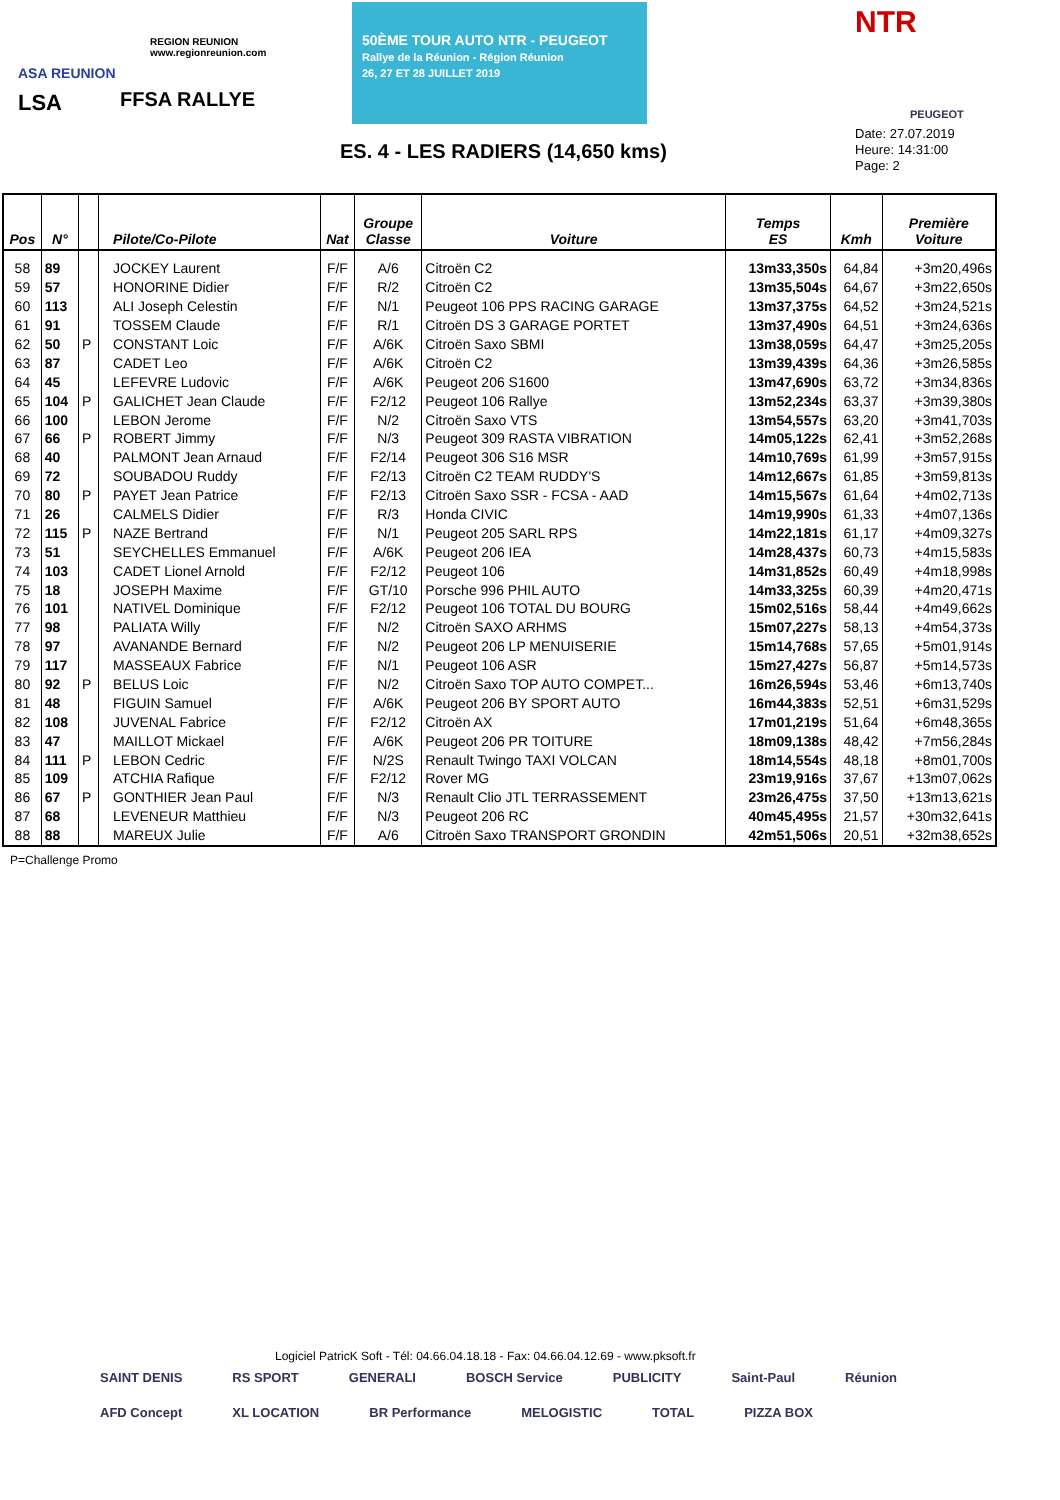ASA REUNION
LSA
REGION REUNION
www.regionreunion.com
FFSA RALLYE
50ÈME TOUR AUTO NTR - PEUGEOT
Rallye de la Réunion - Région Réunion
26, 27 ET 28 JUILLET 2019
NTR
PEUGEOT
ES. 4 - LES RADIERS (14,650 kms)
Date: 27.07.2019
Heure: 14:31:00
Page: 2
| Pos | N° | | Pilote/Co-Pilote | Nat | Groupe Classe | Voiture | Temps ES | Kmh | Première Voiture |
| --- | --- | --- | --- | --- | --- | --- | --- | --- | --- |
| 58 | 89 | | JOCKEY Laurent | F/F | A/6 | Citroën C2 | 13m33,350s | 64,84 | +3m20,496s |
| 59 | 57 | | HONORINE Didier | F/F | R/2 | Citroën C2 | 13m35,504s | 64,67 | +3m22,650s |
| 60 | 113 | | ALI Joseph Celestin | F/F | N/1 | Peugeot 106 PPS RACING GARAGE | 13m37,375s | 64,52 | +3m24,521s |
| 61 | 91 | | TOSSEM Claude | F/F | R/1 | Citroën DS 3 GARAGE PORTET | 13m37,490s | 64,51 | +3m24,636s |
| 62 | 50 | P | CONSTANT Loic | F/F | A/6K | Citroën Saxo SBMI | 13m38,059s | 64,47 | +3m25,205s |
| 63 | 87 | | CADET Leo | F/F | A/6K | Citroën C2 | 13m39,439s | 64,36 | +3m26,585s |
| 64 | 45 | | LEFEVRE Ludovic | F/F | A/6K | Peugeot 206 S1600 | 13m47,690s | 63,72 | +3m34,836s |
| 65 | 104 | P | GALICHET Jean Claude | F/F | F2/12 | Peugeot 106 Rallye | 13m52,234s | 63,37 | +3m39,380s |
| 66 | 100 | | LEBON Jerome | F/F | N/2 | Citroën Saxo VTS | 13m54,557s | 63,20 | +3m41,703s |
| 67 | 66 | P | ROBERT Jimmy | F/F | N/3 | Peugeot 309 RASTA VIBRATION | 14m05,122s | 62,41 | +3m52,268s |
| 68 | 40 | | PALMONT Jean Arnaud | F/F | F2/14 | Peugeot 306 S16 MSR | 14m10,769s | 61,99 | +3m57,915s |
| 69 | 72 | | SOUBADOU Ruddy | F/F | F2/13 | Citroën C2 TEAM RUDDY'S | 14m12,667s | 61,85 | +3m59,813s |
| 70 | 80 | P | PAYET Jean Patrice | F/F | F2/13 | Citroën Saxo SSR - FCSA - AAD | 14m15,567s | 61,64 | +4m02,713s |
| 71 | 26 | | CALMELS Didier | F/F | R/3 | Honda CIVIC | 14m19,990s | 61,33 | +4m07,136s |
| 72 | 115 | P | NAZE Bertrand | F/F | N/1 | Peugeot 205 SARL RPS | 14m22,181s | 61,17 | +4m09,327s |
| 73 | 51 | | SEYCHELLES Emmanuel | F/F | A/6K | Peugeot 206 IEA | 14m28,437s | 60,73 | +4m15,583s |
| 74 | 103 | | CADET Lionel Arnold | F/F | F2/12 | Peugeot 106 | 14m31,852s | 60,49 | +4m18,998s |
| 75 | 18 | | JOSEPH Maxime | F/F | GT/10 | Porsche 996 PHIL AUTO | 14m33,325s | 60,39 | +4m20,471s |
| 76 | 101 | | NATIVEL Dominique | F/F | F2/12 | Peugeot 106 TOTAL DU BOURG | 15m02,516s | 58,44 | +4m49,662s |
| 77 | 98 | | PALIATA Willy | F/F | N/2 | Citroën SAXO ARHMS | 15m07,227s | 58,13 | +4m54,373s |
| 78 | 97 | | AVANANDE Bernard | F/F | N/2 | Peugeot 206 LP MENUISERIE | 15m14,768s | 57,65 | +5m01,914s |
| 79 | 117 | | MASSEAUX Fabrice | F/F | N/1 | Peugeot 106 ASR | 15m27,427s | 56,87 | +5m14,573s |
| 80 | 92 | P | BELUS Loic | F/F | N/2 | Citroën Saxo TOP AUTO COMPET... | 16m26,594s | 53,46 | +6m13,740s |
| 81 | 48 | | FIGUIN Samuel | F/F | A/6K | Peugeot 206 BY SPORT AUTO | 16m44,383s | 52,51 | +6m31,529s |
| 82 | 108 | | JUVENAL Fabrice | F/F | F2/12 | Citroën AX | 17m01,219s | 51,64 | +6m48,365s |
| 83 | 47 | | MAILLOT Mickael | F/F | A/6K | Peugeot 206 PR TOITURE | 18m09,138s | 48,42 | +7m56,284s |
| 84 | 111 | P | LEBON Cedric | F/F | N/2S | Renault Twingo TAXI VOLCAN | 18m14,554s | 48,18 | +8m01,700s |
| 85 | 109 | | ATCHIA Rafique | F/F | F2/12 | Rover MG | 23m19,916s | 37,67 | +13m07,062s |
| 86 | 67 | P | GONTHIER Jean Paul | F/F | N/3 | Renault Clio JTL TERRASSEMENT | 23m26,475s | 37,50 | +13m13,621s |
| 87 | 68 | | LEVENEUR Matthieu | F/F | N/3 | Peugeot 206 RC | 40m45,495s | 21,57 | +30m32,641s |
| 88 | 88 | | MAREUX Julie | F/F | A/6 | Citroën Saxo TRANSPORT GRONDIN | 42m51,506s | 20,51 | +32m38,652s |
P=Challenge Promo
Logiciel PatricK Soft - Tél: 04.66.04.18.18 - Fax: 04.66.04.12.69 - www.pksoft.fr
SAINT DENIS RS SPORT GENERALI BOSCH Service PUBLICITY Saint-Paul Réunion AFD Concept XL LOCATION BR Performance MELOGISTIC TOTAL PIZZA BOX